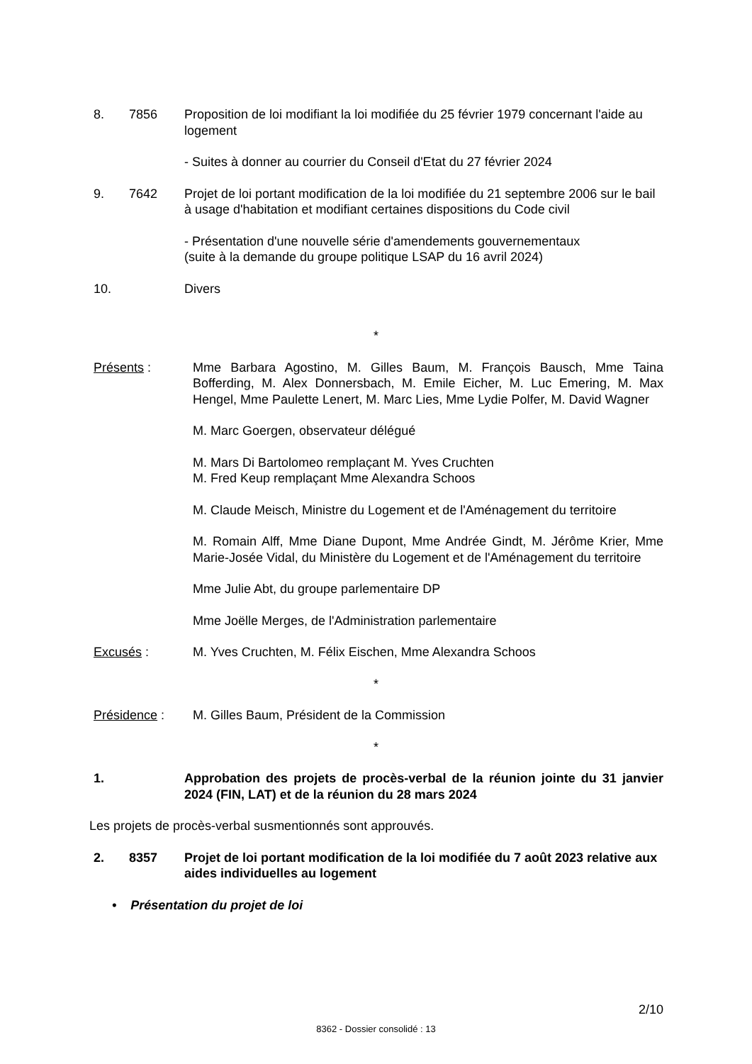8. 7856 Proposition de loi modifiant la loi modifiée du 25 février 1979 concernant l'aide au logement
- Suites à donner au courrier du Conseil d'Etat du 27 février 2024
9. 7642 Projet de loi portant modification de la loi modifiée du 21 septembre 2006 sur le bail à usage d'habitation et modifiant certaines dispositions du Code civil
- Présentation d'une nouvelle série d'amendements gouvernementaux
(suite à la demande du groupe politique LSAP du 16 avril 2024)
10. Divers
*
Présents : Mme Barbara Agostino, M. Gilles Baum, M. François Bausch, Mme Taina Bofferding, M. Alex Donnersbach, M. Emile Eicher, M. Luc Emering, M. Max Hengel, Mme Paulette Lenert, M. Marc Lies, Mme Lydie Polfer, M. David Wagner
M. Marc Goergen, observateur délégué
M. Mars Di Bartolomeo remplaçant M. Yves Cruchten
M. Fred Keup remplaçant Mme Alexandra Schoos
M. Claude Meisch, Ministre du Logement et de l'Aménagement du territoire
M. Romain Alff, Mme Diane Dupont, Mme Andrée Gindt, M. Jérôme Krier, Mme Marie-Josée Vidal, du Ministère du Logement et de l'Aménagement du territoire
Mme Julie Abt, du groupe parlementaire DP
Mme Joëlle Merges, de l'Administration parlementaire
Excusés : M. Yves Cruchten, M. Félix Eischen, Mme Alexandra Schoos
*
Présidence : M. Gilles Baum, Président de la Commission
*
1. Approbation des projets de procès-verbal de la réunion jointe du 31 janvier 2024 (FIN, LAT) et de la réunion du 28 mars 2024
Les projets de procès-verbal susmentionnés sont approuvés.
2. 8357 Projet de loi portant modification de la loi modifiée du 7 août 2023 relative aux aides individuelles au logement
• Présentation du projet de loi
2/10
8362 - Dossier consolidé : 13